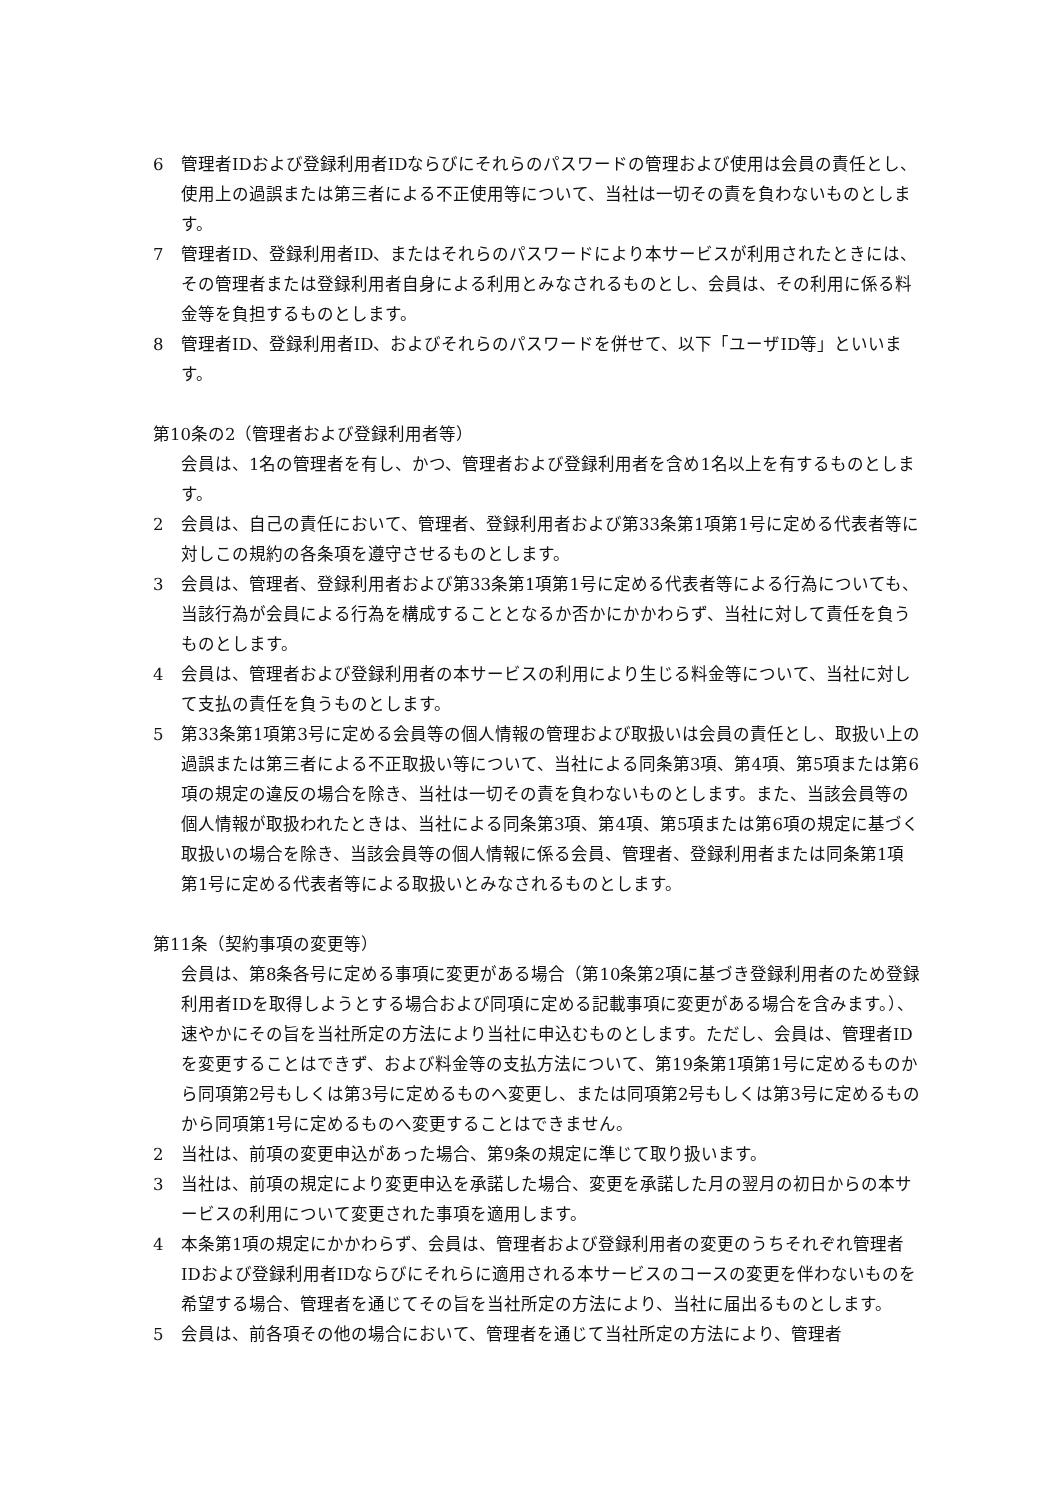6 管理者IDおよび登録利用者IDならびにそれらのパスワードの管理および使用は会員の責任とし、使用上の過誤または第三者による不正使用等について、当社は一切その責を負わないものとします。
7 管理者ID、登録利用者ID、またはそれらのパスワードにより本サービスが利用されたときには、その管理者または登録利用者自身による利用とみなされるものとし、会員は、その利用に係る料金等を負担するものとします。
8 管理者ID、登録利用者ID、およびそれらのパスワードを併せて、以下「ユーザID等」といいます。
第10条の2（管理者および登録利用者等）
会員は、1名の管理者を有し、かつ、管理者および登録利用者を含め1名以上を有するものとします。
2 会員は、自己の責任において、管理者、登録利用者および第33条第1項第1号に定める代表者等に対しこの規約の各条項を遵守させるものとします。
3 会員は、管理者、登録利用者および第33条第1項第1号に定める代表者等による行為についても、当該行為が会員による行為を構成することとなるか否かにかかわらず、当社に対して責任を負うものとします。
4 会員は、管理者および登録利用者の本サービスの利用により生じる料金等について、当社に対して支払の責任を負うものとします。
5 第33条第1項第3号に定める会員等の個人情報の管理および取扱いは会員の責任とし、取扱い上の過誤または第三者による不正取扱い等について、当社による同条第3項、第4項、第5項または第6項の規定の違反の場合を除き、当社は一切その責を負わないものとします。また、当該会員等の個人情報が取扱われたときは、当社による同条第3項、第4項、第5項または第6項の規定に基づく取扱いの場合を除き、当該会員等の個人情報に係る会員、管理者、登録利用者または同条第1項第1号に定める代表者等による取扱いとみなされるものとします。
第11条（契約事項の変更等）
会員は、第8条各号に定める事項に変更がある場合（第10条第2項に基づき登録利用者のため登録利用者IDを取得しようとする場合および同項に定める記載事項に変更がある場合を含みます。）、速やかにその旨を当社所定の方法により当社に申込むものとします。ただし、会員は、管理者IDを変更することはできず、および料金等の支払方法について、第19条第1項第1号に定めるものから同項第2号もしくは第3号に定めるものへ変更し、または同項第2号もしくは第3号に定めるものから同項第1号に定めるものへ変更することはできません。
2 当社は、前項の変更申込があった場合、第9条の規定に準じて取り扱います。
3 当社は、前項の規定により変更申込を承諾した場合、変更を承諾した月の翌月の初日からの本サービスの利用について変更された事項を適用します。
4 本条第1項の規定にかかわらず、会員は、管理者および登録利用者の変更のうちそれぞれ管理者IDおよび登録利用者IDならびにそれらに適用される本サービスのコースの変更を伴わないものを希望する場合、管理者を通じてその旨を当社所定の方法により、当社に届出るものとします。
5 会員は、前各項その他の場合において、管理者を通じて当社所定の方法により、管理者